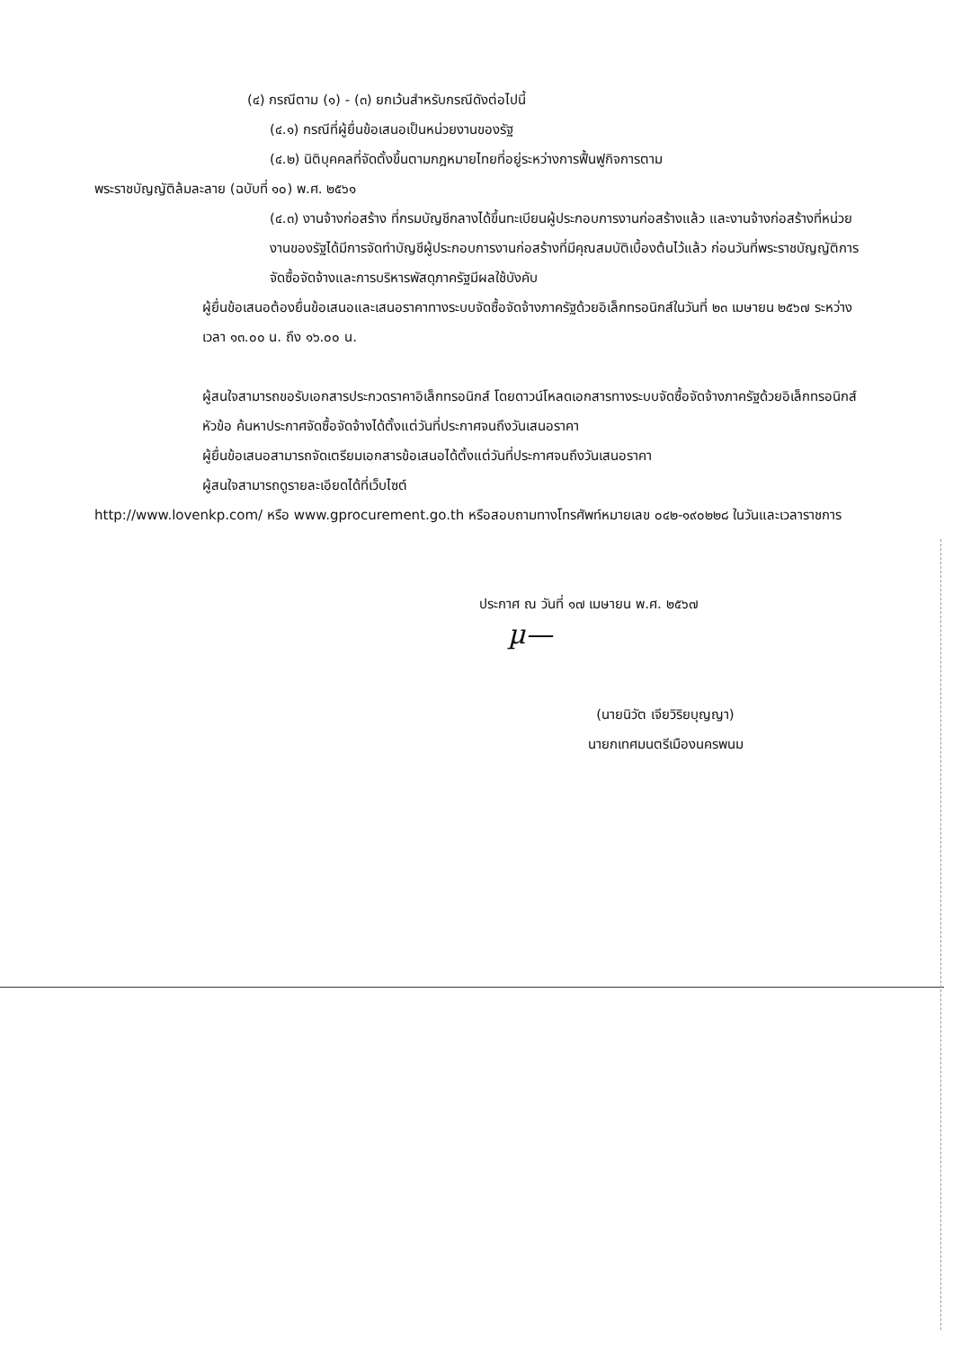(๔) กรณีตาม (๑) - (๓) ยกเว้นสำหรับกรณีดังต่อไปนี้
(๔.๑) กรณีที่ผู้ยื่นข้อเสนอเป็นหน่วยงานของรัฐ
(๔.๒) นิติบุคคลที่จัดตั้งขึ้นตามกฎหมายไทยที่อยู่ระหว่างการฟื้นฟูกิจการตาม
พระราชบัญญัติล้มละลาย (ฉบับที่ ๑๐) พ.ศ. ๒๕๖๑
(๔.๓) งานจ้างก่อสร้าง ที่กรมบัญชีกลางได้ขึ้นทะเบียนผู้ประกอบการงานก่อสร้างแล้ว และงานจ้างก่อสร้างที่หน่วยงานของรัฐได้มีการจัดทำบัญชีผู้ประกอบการงานก่อสร้างที่มีคุณสมบัติเบื้องต้นไว้แล้ว ก่อนวันที่พระราชบัญญัติการจัดซื้อจัดจ้างและการบริหารพัสดุภาครัฐมีผลใช้บังคับ
ผู้ยื่นข้อเสนอต้องยื่นข้อเสนอและเสนอราคาทางระบบจัดซื้อจัดจ้างภาครัฐด้วยอิเล็กทรอนิกส์ในวันที่ ๒๓ เมษายน ๒๕๖๗ ระหว่างเวลา ๑๓.๐๐ น. ถึง ๑๖.๐๐ น.
ผู้สนใจสามารถขอรับเอกสารประกวดราคาอิเล็กทรอนิกส์ โดยดาวน์โหลดเอกสารทางระบบจัดซื้อจัดจ้างภาครัฐด้วยอิเล็กทรอนิกส์ หัวข้อ ค้นหาประกาศจัดซื้อจัดจ้างได้ตั้งแต่วันที่ประกาศจนถึงวันเสนอราคา
ผู้ยื่นข้อเสนอสามารถจัดเตรียมเอกสารข้อเสนอได้ตั้งแต่วันที่ประกาศจนถึงวันเสนอราคา
ผู้สนใจสามารถดูรายละเอียดได้ที่เว็บไซต์
http://www.lovenkp.com/ หรือ www.gprocurement.go.th หรือสอบถามทางโทรศัพท์หมายเลข ๐๔๒-๑๙๐๒๒๘ ในวันและเวลาราชการ
ประกาศ ณ วันที่ ๑๗ เมษายน พ.ศ. ๒๕๖๗
µ—
(นายนิวัต เจียวิริยบุญญา)
นายกเทศมนตรีเมืองนครพนม